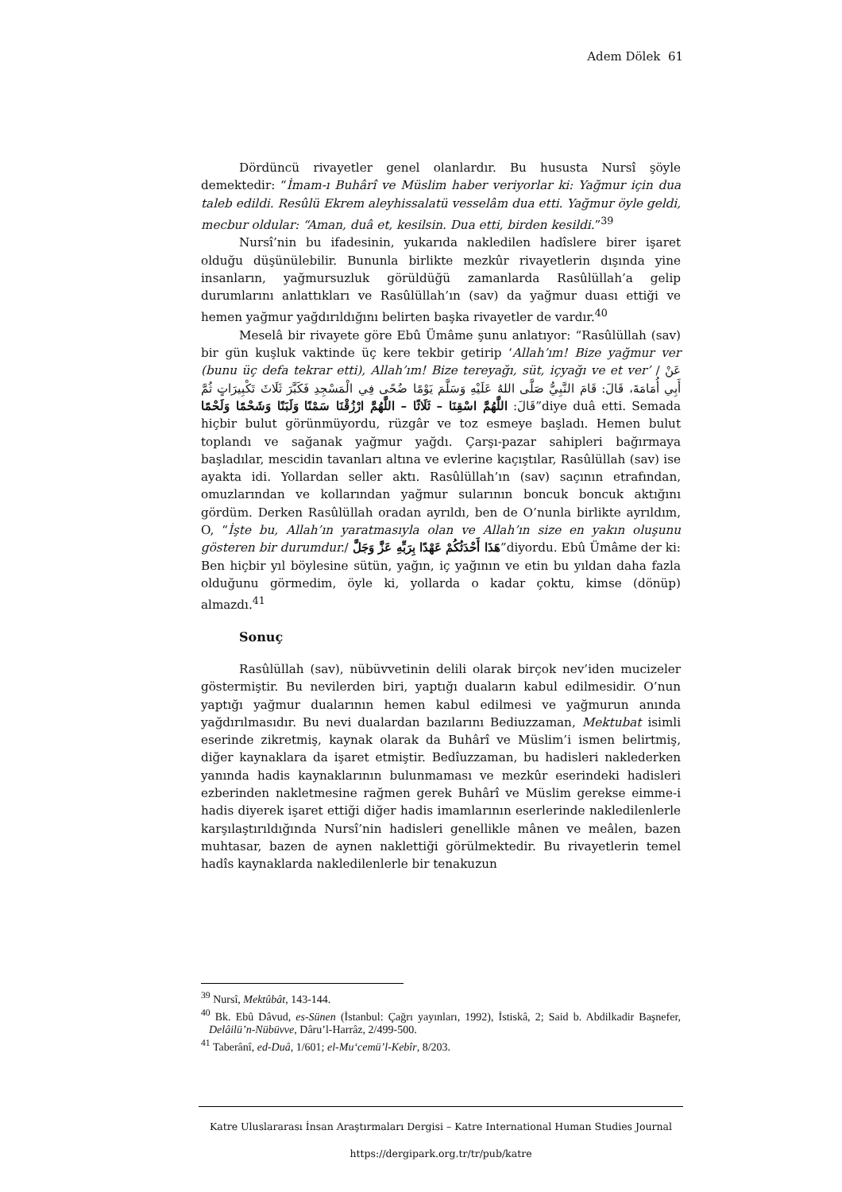Adem Dölek 61
Dördüncü rivayetler genel olanlardır. Bu hususta Nursî şöyle demektedir: “İmam-ı Buhârî ve Müslim haber veriyorlar ki: Yağmur için dua taleb edildi. Resûlü Ekrem aleyhissalatü vesselâm dua etti. Yağmur öyle geldi, mecbur oldular: “Aman, duâ et, kesilsin. Dua etti, birden kesildi.”<sup>39</sup>
Nursî’nin bu ifadesinin, yukarıda nakledilen hadîslere birer işaret olduğu düşünülebilir. Bununla birlikte mezkûr rivayetlerin dışında yine insanların, yağmursuzluk görüldüğü zamanlarda Rasûlüllah’a gelip durumlarını anlattıkları ve Rasûlüllah’ın (sav) da yağmur duası ettiği ve hemen yağmur yağdırıldığını belirten başka rivayetler de vardır.<sup>40</sup>
Meselâ bir rivayete göre Ebû Ümâme şunu anlatıyor: “Rasûlüllah (sav) bir gün kuşluk vaktinde üç kere tekbir getirip ‘Allah’ım! Bize yağmur ver (bunu üç defa tekrar etti), Allah’ım! Bize tereyağı, süt, içyağı ve et ver’ / عَنْ أَبِي أُمَامَةَ، قَالَ: قَامَ النَّبِيُّ صَلَّى اللهُ عَلَيْهِ وَسَلَّمَ يَوْمًا ضُحًى فِي الْمَسْجِدِ فَكَبَّرَ ثَلَاثَ تَكْبِيرَاتٍ ثُمَّ قَالَ: اللَّهُمَّ اسْقِنَا – ثَلَاثًا – اللَّهُمَّ ارْزُقْنَا سَمْنًا وَلَبَنًا وَشَحْمًا وَلَحْمًا”diye duâ etti. Semada hiçbir bulut görünmüyordu, rüzgâr ve toz esmeye başladı. Hemen bulut toplandı ve sağanak yağmur yağdı. Çarşı-pazar sahipleri bağırmaya başladılar, mescidin tavanları altına ve evlerine kaçıştılar, Rasûlüllah (sav) ise ayakta idi. Yollardan seller aktı. Rasûlüllah’ın (sav) saçının etrafından, omuzlarından ve kollarından yağmur sularının boncuk boncuk aktığını gördüm. Derken Rasûlüllah oradan ayrıldı, ben de O’nunla birlikte ayrıldım, O, “İşte bu, Allah’ın yaratmasıyla olan ve Allah’ın size en yakın oluşunu gösteren bir durumdur./ هَذَا أَحْدَثُكُمْ عَهْدًا بِرَبِّهِ عَزَّ وَجَلَّ”diyordu. Ebû Ümâme der ki: Ben hiçbir yıl böylesine sütün, yağın, iç yağının ve etin bu yıldan daha fazla olduğunu görmedim, öyle ki, yollarda o kadar çoktu, kimse (dönüp) almazdı.<sup>41</sup>
Sonuç
Rasûlüllah (sav), nübüvvetinin delili olarak birçok nev’iden mucizeler göstermiştir. Bu nevilerden biri, yaptığı duaların kabul edilmesidir. O’nun yaptığı yağmur dualarının hemen kabul edilmesi ve yağmurun anında yağdırılmasıdır. Bu nevi dualardan bazılarını Bediuzzaman, Mektubat isimli eserinde zikretmiş, kaynak olarak da Buhârî ve Müslim’i ismen belirtmiş, diğer kaynaklara da işaret etmiştir. Bedîuzzaman, bu hadisleri naklederken yanında hadis kaynaklarının bulunmaması ve mezkûr eserindeki hadisleri ezberinden nakletmesine rağmen gerek Buhârî ve Müslim gerekse eimme-i hadis diyerek işaret ettiği diğer hadis imamlarının eserlerinde nakledilenlerle karşılaştırıldığında Nursî’nin hadisleri genellikle mânen ve meâlen, bazen muhtasar, bazen de aynen naklettiği görülmektedir. Bu rivayetlerin temel hadîs kaynaklarda nakledilenlerle bir tenakuzun
<sup>39</sup> Nursî, Mektûbât, 143-144.
<sup>40</sup> Bk. Ebû Dâvud, es-Sünen (İstanbul: Çağrı yayınları, 1992), İstiskâ, 2; Said b. Abdilkadir Başnefer, Delâilü’n-Nübüvve, Dâru’l-Harrâz, 2/499-500.
<sup>41</sup> Taberânî, ed-Duâ, 1/601; el-Mu‘cemü’l-Kebîr, 8/203.
Katre Uluslararası İnsan Araştırmaları Dergisi – Katre International Human Studies Journal
https://dergipark.org.tr/tr/pub/katre